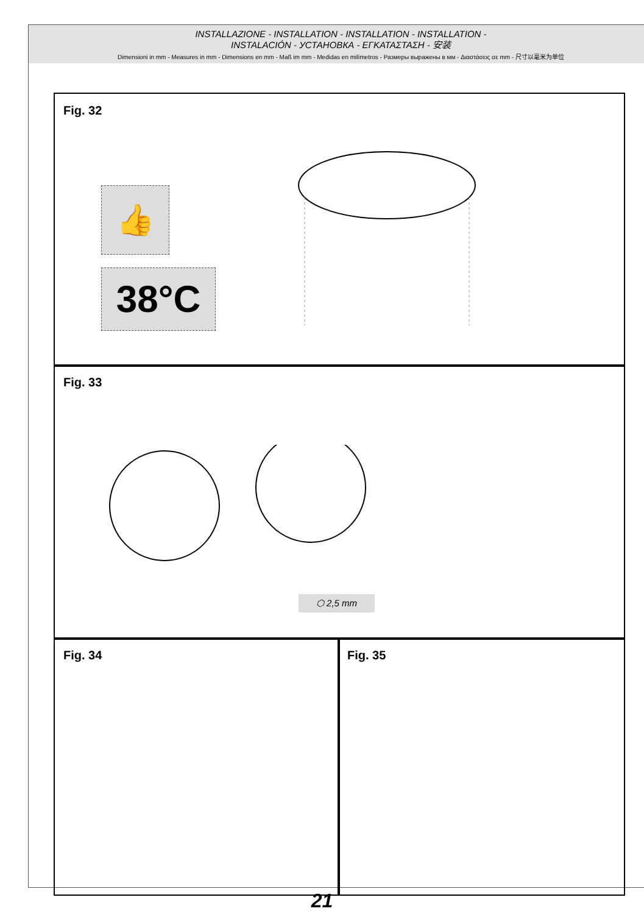INSTALLAZIONE - INSTALLATION - INSTALLATION - INSTALLATION -
INSTALACIÓN - УСТАНОВКА - ΕΓΚΑΤΑΣΤΑΣΗ - 安装
Dimensioni in mm - Measures in mm - Dimensions en mm - Maß im mm - Medidas en milímetros - Размеры выражены в мм - Διαστάσεις σε mm - 尺寸以毫米为单位
Fig. 32
👍
38°C
Fig. 33
⬡ 2,5 mm
Fig. 34 Fig. 35
21